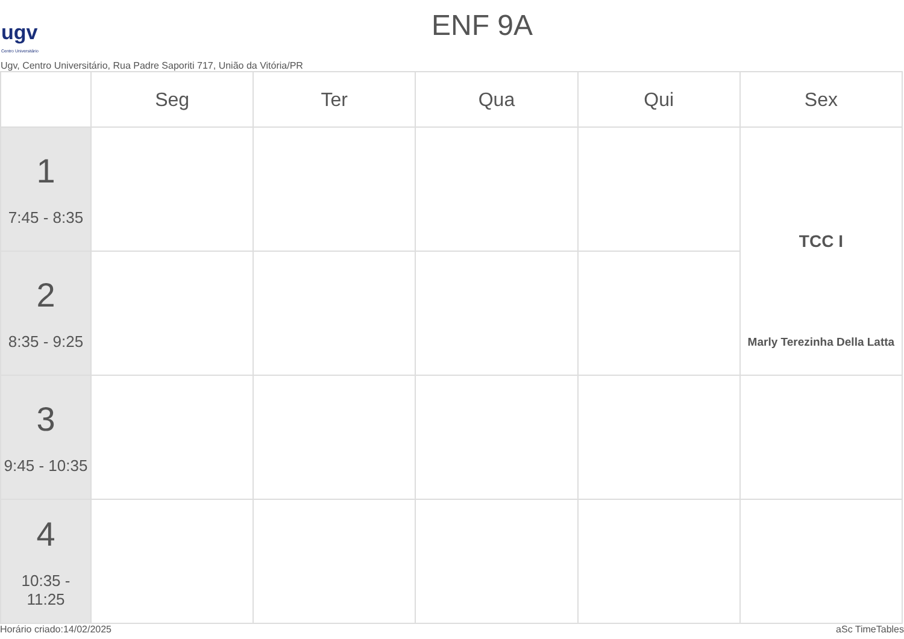ugv
Centro Universitário
ENF 9A
Ugv, Centro Universitário, Rua Padre Saporiti 717, União da Vitória/PR
| | Seg | Ter | Qua | Qui | Sex |
| --- | --- | --- | --- | --- | --- |
| 1 7:45 - 8:35 | | | | | TCC I Marly Terezinha Della Latta |
| 2 8:35 - 9:25 | | | | | |
| 3 9:45 - 10:35 | | | | | |
| 4 10:35 - 11:25 | | | | | |
Horário criado:14/02/2025 aSc TimeTables